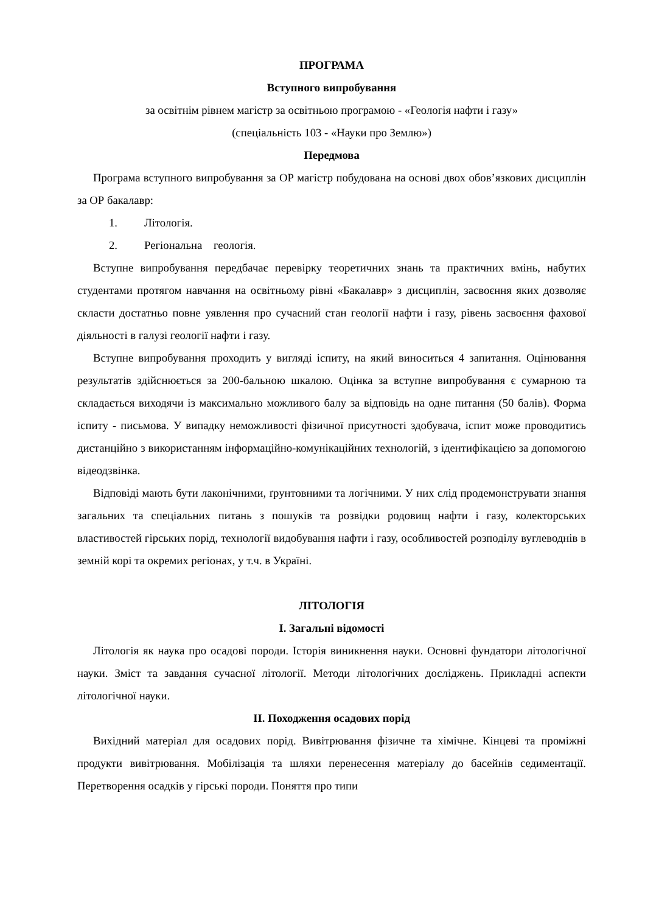ПРОГРАМА
Вступного випробування
за освітнім рівнем магістр за освітньою програмою - «Геологія нафти і газу»
(спеціальність 103 - «Науки про Землю»)
Передмова
Програма вступного випробування за ОР магістр побудована на основі двох обов’язкових дисциплін за ОР бакалавр:
1. Літологія.
2. Регіональна геологія.
Вступне випробування передбачає перевірку теоретичних знань та практичних вмінь, набутих студентами протягом навчання на освітньому рівні «Бакалавр» з дисциплін, засвоєння яких дозволяє скласти достатньо повне уявлення про сучасний стан геології нафти і газу, рівень засвоєння фахової діяльності в галузі геології нафти і газу.
Вступне випробування проходить у вигляді іспиту, на який виноситься 4 запитання. Оцінювання результатів здійснюється за 200-бальною шкалою. Оцінка за вступне випробування є сумарною та складається виходячи із максимально можливого балу за відповідь на одне питання (50 балів). Форма іспиту - письмова. У випадку неможливості фізичної присутності здобувача, іспит може проводитись дистанційно з використанням інформаційно-комунікаційних технологій, з ідентифікацією за допомогою відеодзвінка.
Відповіді мають бути лаконічними, ґрунтовними та логічними. У них слід продемонструвати знання загальних та спеціальних питань з пошуків та розвідки родовищ нафти і газу, колекторських властивостей гірських порід, технології видобування нафти і газу, особливостей розподілу вуглеводнів в земній корі та окремих регіонах, у т.ч. в Україні.
ЛІТОЛОГІЯ
I. Загальні відомості
Літологія як наука про осадові породи. Історія виникнення науки. Основні фундатори літологічної науки. Зміст та завдання сучасної літології. Методи літологічних досліджень. Прикладні аспекти літологічної науки.
II. Походження осадових порід
Вихідний матеріал для осадових порід. Вивітрювання фізичне та хімічне. Кінцеві та проміжні продукти вивітрювання. Мобілізація та шляхи перенесення матеріалу до басейнів седиментації. Перетворення осадків у гірські породи. Поняття про типи